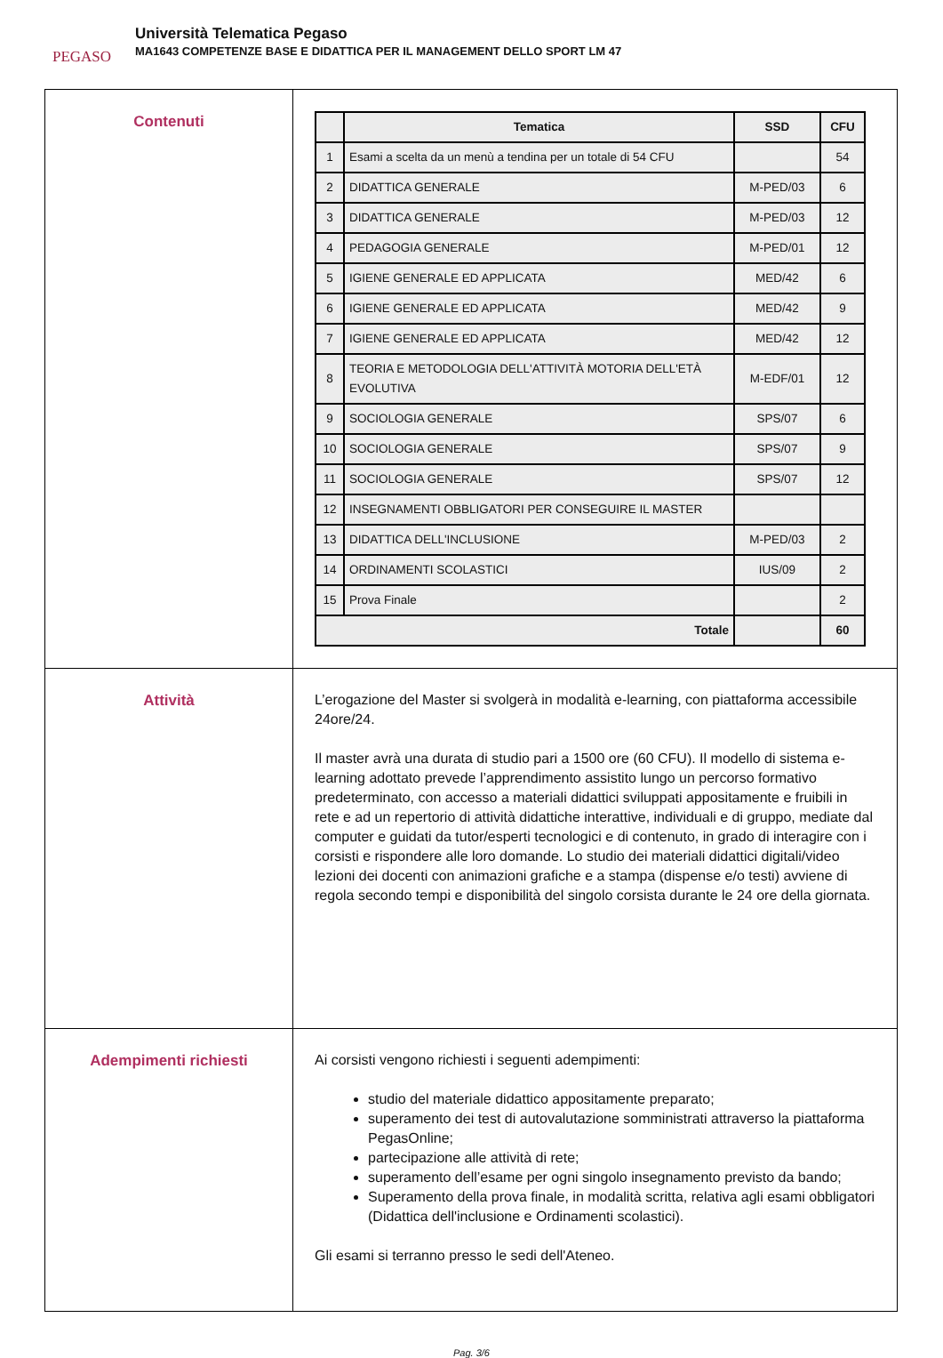PEGASO
Università Telematica Pegaso
MA1643 COMPETENZE BASE E DIDATTICA PER IL MANAGEMENT DELLO SPORT LM 47
| Contenuti | / / Tematica / SSD / CFU / / --- / --- / --- / --- / / 1 / Esami a scelta da un menù a tendina per un totale di 54 CFU / / 54 / / 2 / DIDATTICA GENERALE / M-PED/03 / 6 / / 3 / DIDATTICA GENERALE / M-PED/03 / 12 / / 4 / PEDAGOGIA GENERALE / M-PED/01 / 12 / / 5 / IGIENE GENERALE ED APPLICATA / MED/42 / 6 / / 6 / IGIENE GENERALE ED APPLICATA / MED/42 / 9 / / 7 / IGIENE GENERALE ED APPLICATA / MED/42 / 12 / / 8 / TEORIA E METODOLOGIA DELL'ATTIVITÀ MOTORIA DELL'ETÀ EVOLUTIVA / M-EDF/01 / 12 / / 9 / SOCIOLOGIA GENERALE / SPS/07 / 6 / / 10 / SOCIOLOGIA GENERALE / SPS/07 / 9 / / 11 / SOCIOLOGIA GENERALE / SPS/07 / 12 / / 12 / INSEGNAMENTI OBBLIGATORI PER CONSEGUIRE IL MASTER / / / / 13 / DIDATTICA DELL'INCLUSIONE / M-PED/03 / 2 / / 14 / ORDINAMENTI SCOLASTICI / IUS/09 / 2 / / 15 / Prova Finale / / 2 / / Totale / / / 60 / |
| Attività | L’erogazione del Master si svolgerà in modalità e-learning, con piattaforma accessibile 24ore/24. Il master avrà una durata di studio pari a 1500 ore (60 CFU). Il modello di sistema e-learning adottato prevede l’apprendimento assistito lungo un percorso formativo predeterminato, con accesso a materiali didattici sviluppati appositamente e fruibili in rete e ad un repertorio di attività didattiche interattive, individuali e di gruppo, mediate dal computer e guidati da tutor/esperti tecnologici e di contenuto, in grado di interagire con i corsisti e rispondere alle loro domande. Lo studio dei materiali didattici digitali/video lezioni dei docenti con animazioni grafiche e a stampa (dispense e/o testi) avviene di regola secondo tempi e disponibilità del singolo corsista durante le 24 ore della giornata. |
| Adempimenti richiesti | Ai corsisti vengono richiesti i seguenti adempimenti: studio del materiale didattico appositamente preparato; superamento dei test di autovalutazione somministrati attraverso la piattaforma PegasOnline; partecipazione alle attività di rete; superamento dell’esame per ogni singolo insegnamento previsto da bando; Superamento della prova finale, in modalità scritta, relativa agli esami obbligatori (Didattica dell'inclusione e Ordinamenti scolastici). Gli esami si terranno presso le sedi dell'Ateneo. |
Pag. 3/6